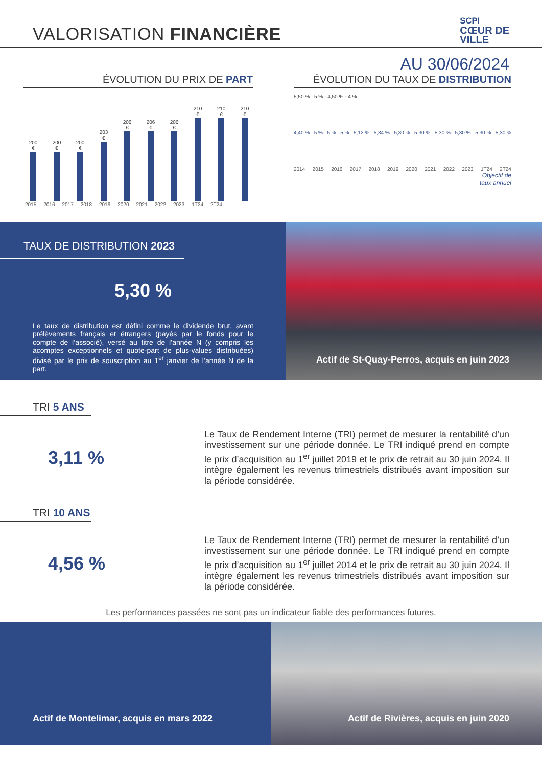VALORISATION FINANCIÈRE
SCPI
CŒUR DE
VILLE
AU 30/06/2024
ÉVOLUTION DU PRIX DE PART
200 €
200 €
200 €
203 €
206 €
206 €
206 €
210 €
210 €
210 €
2015 2016 2017 2018 2019 2020 2021 2022 2023 1T24 2T24
ÉVOLUTION DU TAUX DE DISTRIBUTION
5,50 % · 5 % · 4,50 % · 4 %
4,40 % 5 % 5 % 5 % 5,12 % 5,34 % 5,30 % 5,30 % 5,30 % 5,30 % 5,30 % 5,30 %
2014 2015 2016 2017 2018 2019 2020 2021 2022 2023 1T24 2T24
Objectif de
taux annuel
TAUX DE DISTRIBUTION 2023
5,30 %
Le taux de distribution est défini comme le dividende brut, avant prélèvements français et étrangers (payés par le fonds pour le compte de l’associé), versé au titre de l’année N (y compris les acomptes exceptionnels et quote-part de plus-values distribuées) divisé par le prix de souscription au 1<sup>er</sup> janvier de l’année N de la part.
Actif de St-Quay-Perros, acquis en juin 2023
TRI 5 ANS
3,11 %
Le Taux de Rendement Interne (TRI) permet de mesurer la rentabilité d’un investissement sur une période donnée. Le TRI indiqué prend en compte le prix d’acquisition au 1<sup>er</sup> juillet 2019 et le prix de retrait au 30 juin 2024. Il intègre également les revenus trimestriels distribués avant imposition sur la période considérée.
TRI 10 ANS
4,56 %
Le Taux de Rendement Interne (TRI) permet de mesurer la rentabilité d’un investissement sur une période donnée. Le TRI indiqué prend en compte le prix d’acquisition au 1<sup>er</sup> juillet 2014 et le prix de retrait au 30 juin 2024. Il intègre également les revenus trimestriels distribués avant imposition sur la période considérée.
Les performances passées ne sont pas un indicateur fiable des performances futures.
Actif de Montelimar, acquis en mars 2022
Actif de Rivières, acquis en juin 2020